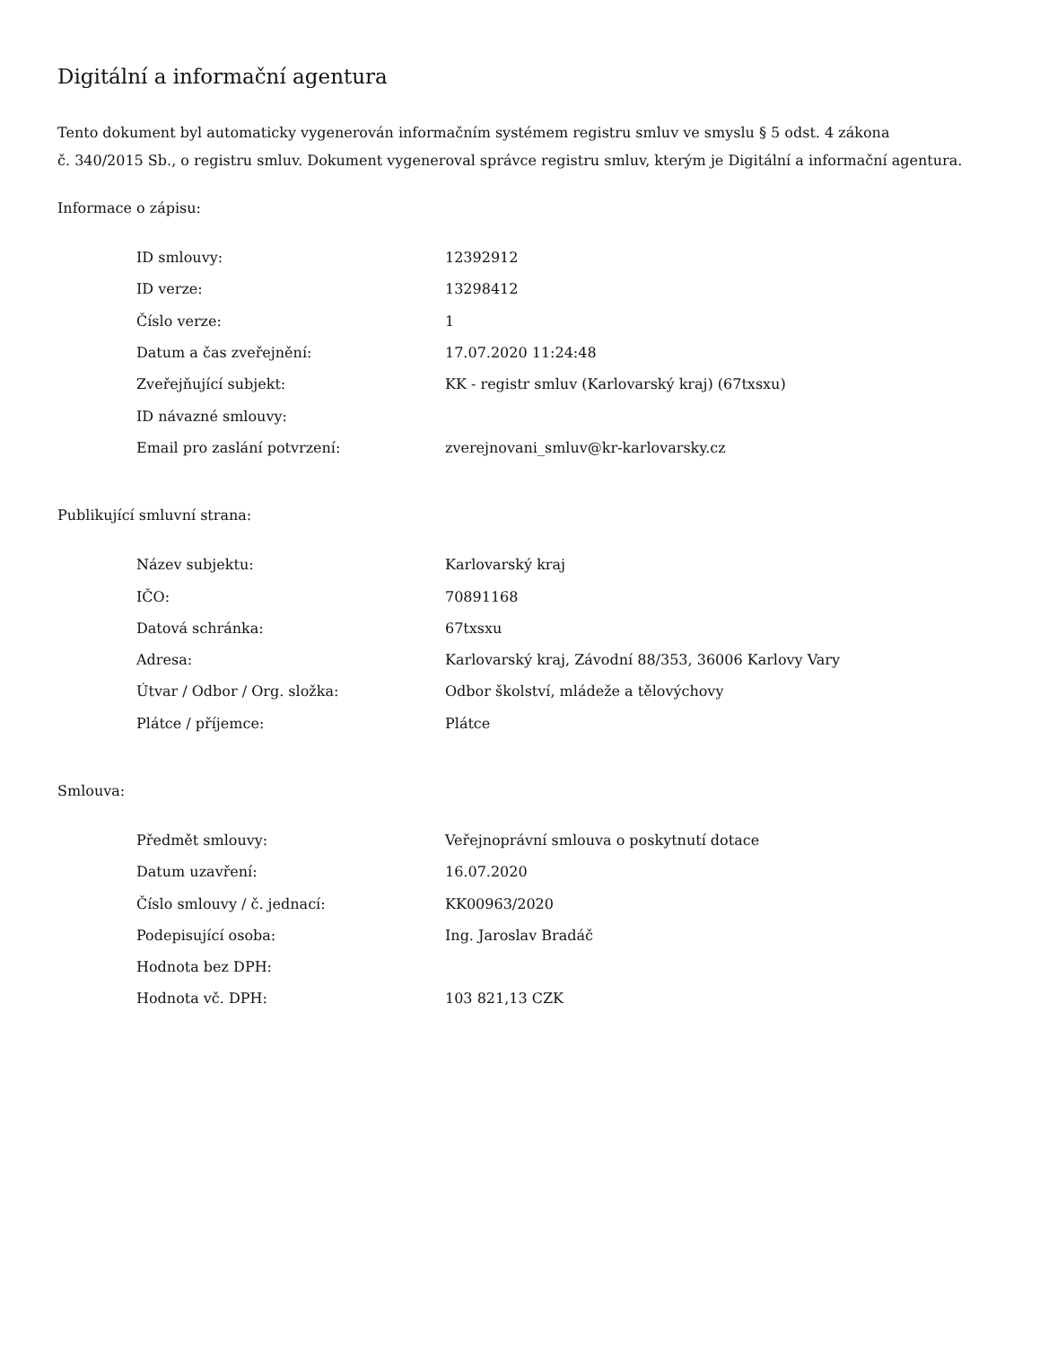Digitální a informační agentura
Tento dokument byl automaticky vygenerován informačním systémem registru smluv ve smyslu § 5 odst. 4 zákona
č. 340/2015 Sb., o registru smluv. Dokument vygeneroval správce registru smluv, kterým je Digitální a informační agentura.
Informace o zápisu:
| ID smlouvy: | 12392912 |
| ID verze: | 13298412 |
| Číslo verze: | 1 |
| Datum a čas zveřejnění: | 17.07.2020 11:24:48 |
| Zveřejňující subjekt: | KK - registr smluv (Karlovarský kraj) (67txsxu) |
| ID návazné smlouvy: | |
| Email pro zaslání potvrzení: | zverejnovani_smluv@kr-karlovarsky.cz |
Publikující smluvní strana:
| Název subjektu: | Karlovarský kraj |
| IČO: | 70891168 |
| Datová schránka: | 67txsxu |
| Adresa: | Karlovarský kraj, Závodní 88/353, 36006 Karlovy Vary |
| Útvar / Odbor / Org. složka: | Odbor školství, mládeže a tělovýchovy |
| Plátce / příjemce: | Plátce |
Smlouva:
| Předmět smlouvy: | Veřejnoprávní smlouva o poskytnutí dotace |
| Datum uzavření: | 16.07.2020 |
| Číslo smlouvy / č. jednací: | KK00963/2020 |
| Podepisující osoba: | Ing. Jaroslav Bradáč |
| Hodnota bez DPH: | |
| Hodnota vč. DPH: | 103 821,13 CZK |